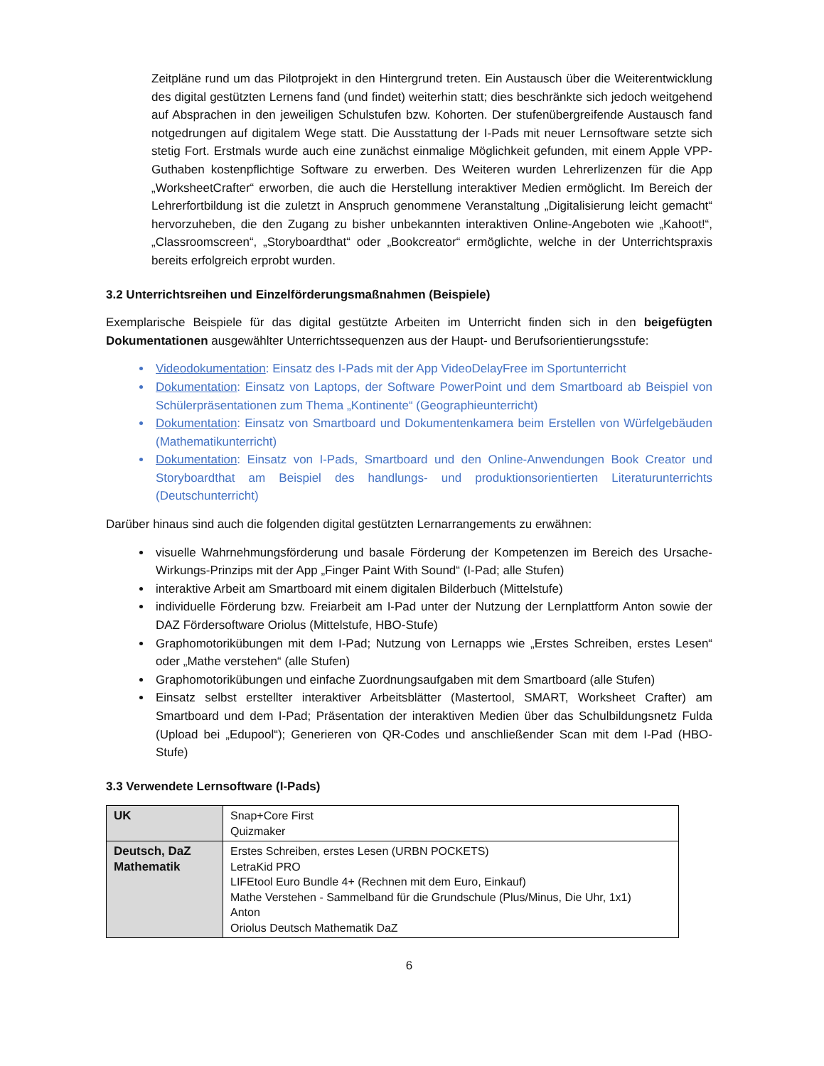Zeitpläne rund um das Pilotprojekt in den Hintergrund treten. Ein Austausch über die Weiterentwicklung des digital gestützten Lernens fand (und findet) weiterhin statt; dies beschränkte sich jedoch weitgehend auf Absprachen in den jeweiligen Schulstufen bzw. Kohorten. Der stufenübergreifende Austausch fand notgedrungen auf digitalem Wege statt. Die Ausstattung der I-Pads mit neuer Lernsoftware setzte sich stetig Fort. Erstmals wurde auch eine zunächst einmalige Möglichkeit gefunden, mit einem Apple VPP-Guthaben kostenpflichtige Software zu erwerben. Des Weiteren wurden Lehrerlizenzen für die App „WorksheetCrafter“ erworben, die auch die Herstellung interaktiver Medien ermöglicht. Im Bereich der Lehrerfortbildung ist die zuletzt in Anspruch genommene Veranstaltung „Digitalisierung leicht gemacht“ hervorzuheben, die den Zugang zu bisher unbekannten interaktiven Online-Angeboten wie „Kahoot!“, „Classroomscreen“, „Storyboardthat“ oder „Bookcreator“ ermöglichte, welche in der Unterrichtspraxis bereits erfolgreich erprobt wurden.
3.2 Unterrichtsreihen und Einzelförderungsmaßnahmen (Beispiele)
Exemplarische Beispiele für das digital gestützte Arbeiten im Unterricht finden sich in den beigefügten Dokumentationen ausgewählter Unterrichtssequenzen aus der Haupt- und Berufsorientierungsstufe:
Videodokumentation: Einsatz des I-Pads mit der App VideoDelayFree im Sportunterricht
Dokumentation: Einsatz von Laptops, der Software PowerPoint und dem Smartboard ab Beispiel von Schülerpräsentationen zum Thema „Kontinente“ (Geographieunterricht)
Dokumentation: Einsatz von Smartboard und Dokumentenkamera beim Erstellen von Würfelgebäuden (Mathematikunterricht)
Dokumentation: Einsatz von I-Pads, Smartboard und den Online-Anwendungen Book Creator und Storyboardthat am Beispiel des handlungs- und produktionsorientierten Literaturunterrichts (Deutschunterricht)
Darüber hinaus sind auch die folgenden digital gestützten Lernarrangements zu erwähnen:
visuelle Wahrnehmungsförderung und basale Förderung der Kompetenzen im Bereich des Ursache-Wirkungs-Prinzips mit der App „Finger Paint With Sound“ (I-Pad; alle Stufen)
interaktive Arbeit am Smartboard mit einem digitalen Bilderbuch (Mittelstufe)
individuelle Förderung bzw. Freiarbeit am I-Pad unter der Nutzung der Lernplattform Anton sowie der DAZ Fördersoftware Oriolus (Mittelstufe, HBO-Stufe)
Graphomotorikübungen mit dem I-Pad; Nutzung von Lernapps wie „Erstes Schreiben, erstes Lesen“ oder „Mathe verstehen“ (alle Stufen)
Graphomotorikübungen und einfache Zuordnungsaufgaben mit dem Smartboard (alle Stufen)
Einsatz selbst erstellter interaktiver Arbeitsblätter (Mastertool, SMART, Worksheet Crafter) am Smartboard und dem I-Pad; Präsentation der interaktiven Medien über das Schulbildungsnetz Fulda (Upload bei „Edupool“); Generieren von QR-Codes und anschließender Scan mit dem I-Pad (HBO-Stufe)
3.3 Verwendete Lernsoftware (I-Pads)
| UK | Snap+Core First Quizmaker |
| Deutsch, DaZ Mathematik | Erstes Schreiben, erstes Lesen (URBN POCKETS) LetraKid PRO LIFEtool Euro Bundle 4+ (Rechnen mit dem Euro, Einkauf) Mathe Verstehen - Sammelband für die Grundschule (Plus/Minus, Die Uhr, 1x1) Anton Oriolus Deutsch Mathematik DaZ |
6